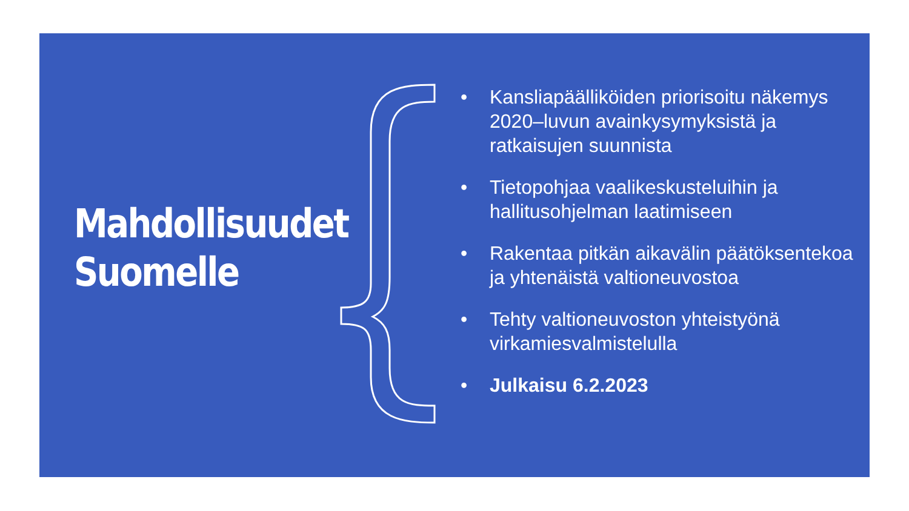Mahdollisuudet
Suomelle
• Kansliapäälliköiden priorisoitu näkemys 2020–luvun avainkysymyksistä ja ratkaisujen suunnista
• Tietopohjaa vaalikeskusteluihin ja hallitusohjelman laatimiseen
• Rakentaa pitkän aikavälin päätöksentekoa ja yhtenäistä valtioneuvostoa
• Tehty valtioneuvoston yhteistyönä virkamiesvalmistelulla
• Julkaisu 6.2.2023